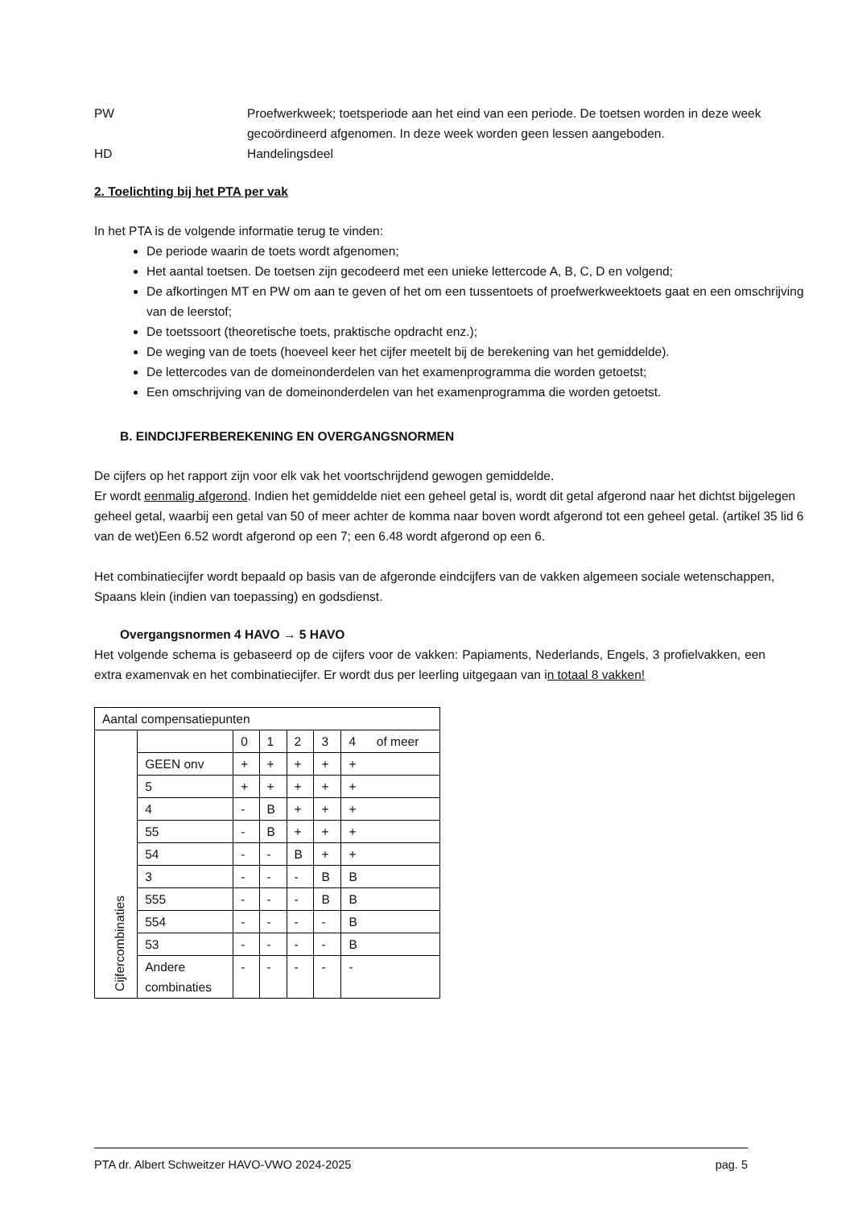PW Proefwerkweek; toetsperiode aan het eind van een periode. De toetsen worden in deze week gecoördineerd afgenomen. In deze week worden geen lessen aangeboden.
HD Handelingsdeel
2. Toelichting bij het PTA per vak
In het PTA is de volgende informatie terug te vinden:
De periode waarin de toets wordt afgenomen;
Het aantal toetsen. De toetsen zijn gecodeerd met een unieke lettercode A, B, C, D en volgend;
De afkortingen MT en PW om aan te geven of het om een tussentoets of proefwerkweektoets gaat en een omschrijving van de leerstof;
De toetssoort (theoretische toets, praktische opdracht enz.);
De weging van de toets (hoeveel keer het cijfer meetelt bij de berekening van het gemiddelde).
De lettercodes van de domeinonderdelen van het examenprogramma die worden getoetst;
Een omschrijving van de domeinonderdelen van het examenprogramma die worden getoetst.
B. EINDCIJFERBEREKENING EN OVERGANGSNORMEN
De cijfers op het rapport zijn voor elk vak het voortschrijdend gewogen gemiddelde.
Er wordt eenmalig afgerond. Indien het gemiddelde niet een geheel getal is, wordt dit getal afgerond naar het dichtst bijgelegen geheel getal, waarbij een getal van 50 of meer achter de komma naar boven wordt afgerond tot een geheel getal. (artikel 35 lid 6 van de wet)Een 6.52 wordt afgerond op een 7; een 6.48 wordt afgerond op een 6.
Het combinatiecijfer wordt bepaald op basis van de afgeronde eindcijfers van de vakken algemeen sociale wetenschappen, Spaans klein (indien van toepassing) en godsdienst.
Overgangsnormen 4 HAVO → 5 HAVO
Het volgende schema is gebaseerd op de cijfers voor de vakken: Papiaments, Nederlands, Engels, 3 profielvakken, een extra examenvak en het combinatiecijfer. Er wordt dus per leerling uitgegaan van in totaal 8 vakken!
| Aantal compensatiepunten | | | | | | |
| Cijfercombinaties | | 0 | 1 | 2 | 3 | 4 of meer |
| | GEEN onv | + | + | + | + | + |
| | 5 | + | + | + | + | + |
| | 4 | - | B | + | + | + |
| | 55 | - | B | + | + | + |
| | 54 | - | - | B | + | + |
| | 3 | - | - | - | B | B |
| | 555 | - | - | - | B | B |
| | 554 | - | - | - | - | B |
| | 53 | - | - | - | - | B |
| | Andere combinaties | - | - | - | - | - |
PTA dr. Albert Schweitzer HAVO-VWO 2024-2025 pag. 5